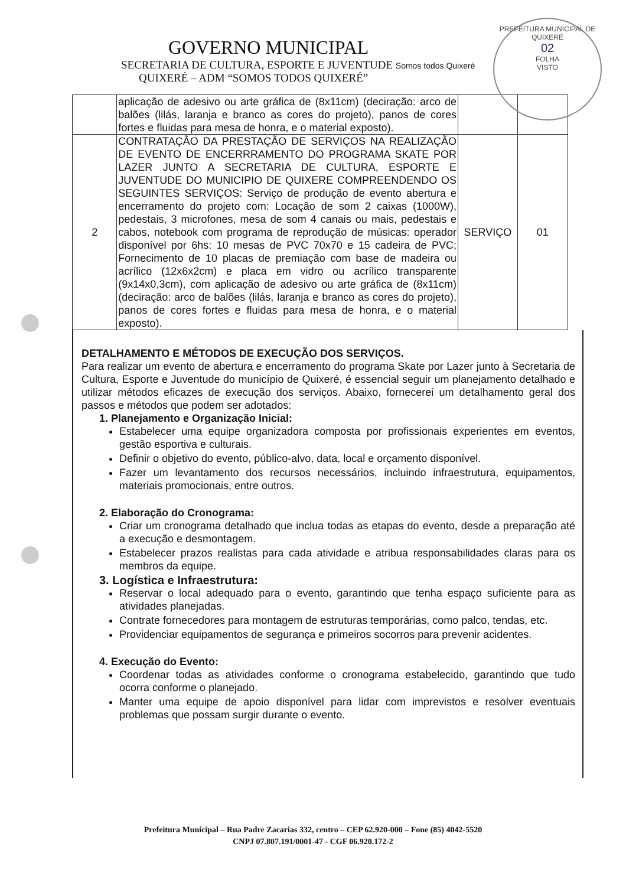PREFEITURA MUNICIPAL DE QUIXERÉ
02
FOLHA
VISTO
GOVERNO MUNICIPAL
SECRETARIA DE CULTURA, ESPORTE E JUVENTUDE Somos todos Quixeré
QUIXERÉ – ADM “SOMOS TODOS QUIXERÉ”
| | aplicação de adesivo ou arte gráfica de (8x11cm) (deciração: arco de balões (lilás, laranja e branco as cores do projeto), panos de cores fortes e fluidas para mesa de honra, e o material exposto). | | |
| 2 | CONTRATAÇÃO DA PRESTAÇÃO DE SERVIÇOS NA REALIZAÇÃO DE EVENTO DE ENCERRRAMENTO DO PROGRAMA SKATE POR LAZER JUNTO A SECRETARIA DE CULTURA, ESPORTE E JUVENTUDE DO MUNICIPIO DE QUIXERE COMPREENDENDO OS SEGUINTES SERVIÇOS: Serviço de produção de evento abertura e encerramento do projeto com: Locação de som 2 caixas (1000W), pedestais, 3 microfones, mesa de som 4 canais ou mais, pedestais e cabos, notebook com programa de reprodução de músicas: operador disponível por 6hs: 10 mesas de PVC 70x70 e 15 cadeira de PVC; Fornecimento de 10 placas de premiação com base de madeira ou acrílico (12x6x2cm) e placa em vidro ou acrílico transparente (9x14x0,3cm), com aplicação de adesivo ou arte gráfica de (8x11cm) (deciração: arco de balões (lilás, laranja e branco as cores do projeto), panos de cores fortes e fluidas para mesa de honra, e o material exposto). | SERVIÇO | 01 |
DETALHAMENTO E MÉTODOS DE EXECUÇÃO DOS SERVIÇOS.
Para realizar um evento de abertura e encerramento do programa Skate por Lazer junto à Secretaria de Cultura, Esporte e Juventude do município de Quixeré, é essencial seguir um planejamento detalhado e utilizar métodos eficazes de execução dos serviços. Abaixo, fornecerei um detalhamento geral dos passos e métodos que podem ser adotados:
1. Planejamento e Organização Inicial:
Estabelecer uma equipe organizadora composta por profissionais experientes em eventos, gestão esportiva e culturais.
Definir o objetivo do evento, público-alvo, data, local e orçamento disponível.
Fazer um levantamento dos recursos necessários, incluindo infraestrutura, equipamentos, materiais promocionais, entre outros.
2. Elaboração do Cronograma:
Criar um cronograma detalhado que inclua todas as etapas do evento, desde a preparação até a execução e desmontagem.
Estabelecer prazos realistas para cada atividade e atribua responsabilidades claras para os membros da equipe.
3. Logística e Infraestrutura:
Reservar o local adequado para o evento, garantindo que tenha espaço suficiente para as atividades planejadas.
Contrate fornecedores para montagem de estruturas temporárias, como palco, tendas, etc.
Providenciar equipamentos de segurança e primeiros socorros para prevenir acidentes.
4. Execução do Evento:
Coordenar todas as atividades conforme o cronograma estabelecido, garantindo que tudo ocorra conforme o planejado.
Manter uma equipe de apoio disponível para lidar com imprevistos e resolver eventuais problemas que possam surgir durante o evento.
Prefeitura Municipal – Rua Padre Zacarias 332, centro – CEP 62.920-000 – Fone (85) 4042-5520
CNPJ 07.807.191/0001-47 - CGF 06.920.172-2